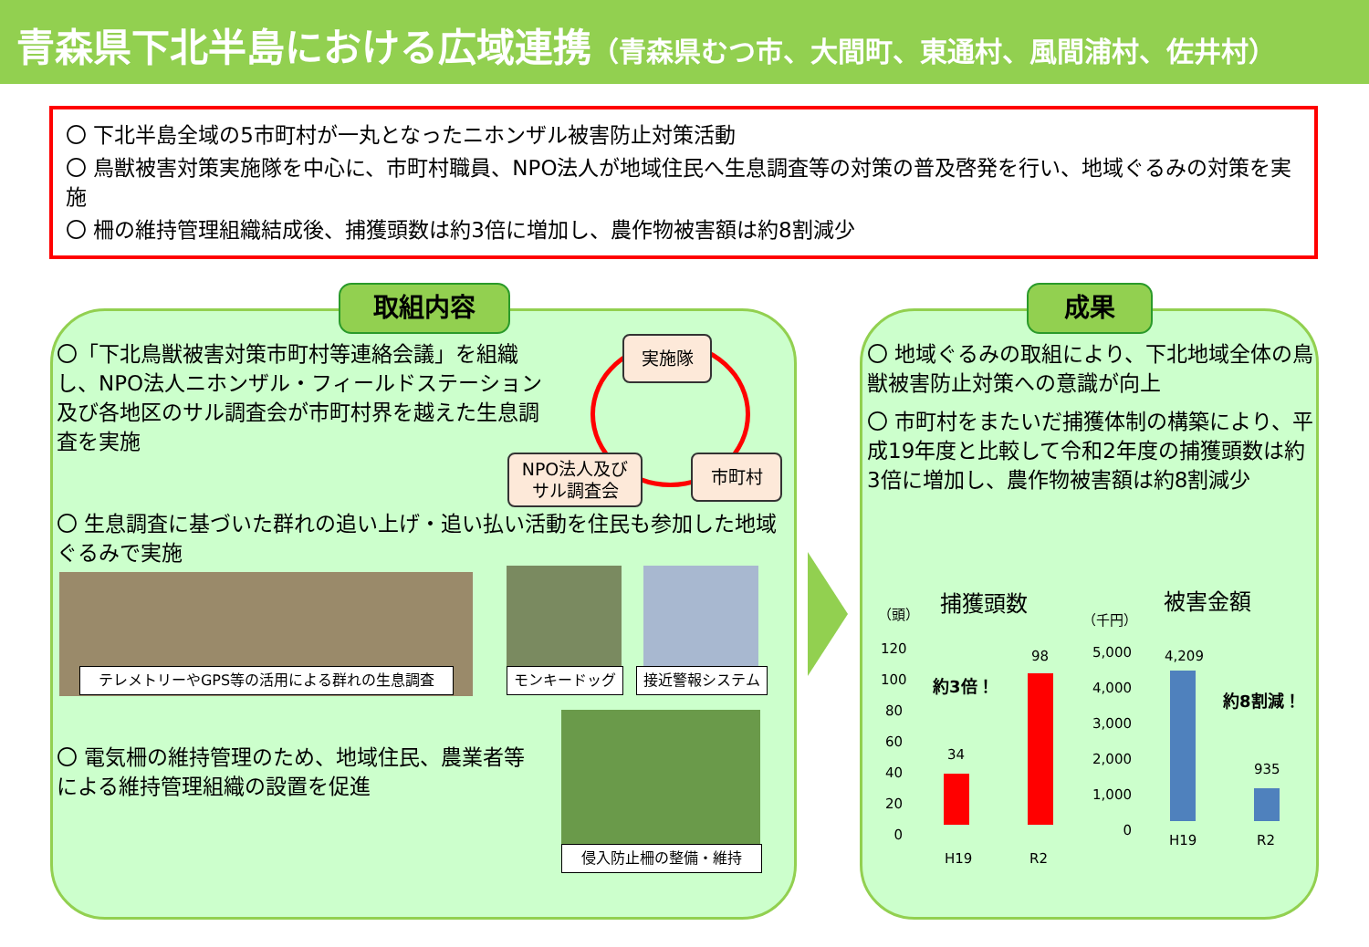青森県下北半島における広域連携（青森県むつ市、大間町、東通村、風間浦村、佐井村）
〇 下北半島全域の5市町村が一丸となったニホンザル被害防止対策活動
〇 鳥獣被害対策実施隊を中心に、市町村職員、NPO法人が地域住民へ生息調査等の対策の普及啓発を行い、地域ぐるみの対策を実施
〇 柵の維持管理組織結成後、捕獲頭数は約3倍に増加し、農作物被害額は約8割減少
取組内容
〇「下北鳥獣被害対策市町村等連絡会議」を組織し、NPO法人ニホンザル・フィールドステーション及び各地区のサル調査会が市町村界を越えた生息調査を実施
実施隊
NPO法人及び
サル調査会
市町村
〇 生息調査に基づいた群れの追い上げ・追い払い活動を住民も参加した地域ぐるみで実施
テレメトリーやGPS等の活用による群れの生息調査 モンキードッグ 接近警報システム
〇 電気柵の維持管理のため、地域住民、農業者等による維持管理組織の設置を促進
侵入防止柵の整備・維持
成果
〇 地域ぐるみの取組により、下北地域全体の鳥獣被害防止対策への意識が向上
〇 市町村をまたいだ捕獲体制の構築により、平成19年度と比較して令和2年度の捕獲頭数は約3倍に増加し、農作物被害額は約8割減少
（頭）
捕獲頭数
120
100
80
60
40
20
0
H19 R2
34
98
約3倍！
（千円）
被害金額
5,000
4,000
3,000
2,000
1,000
0
4,209
935
約8割減！
H19 R2